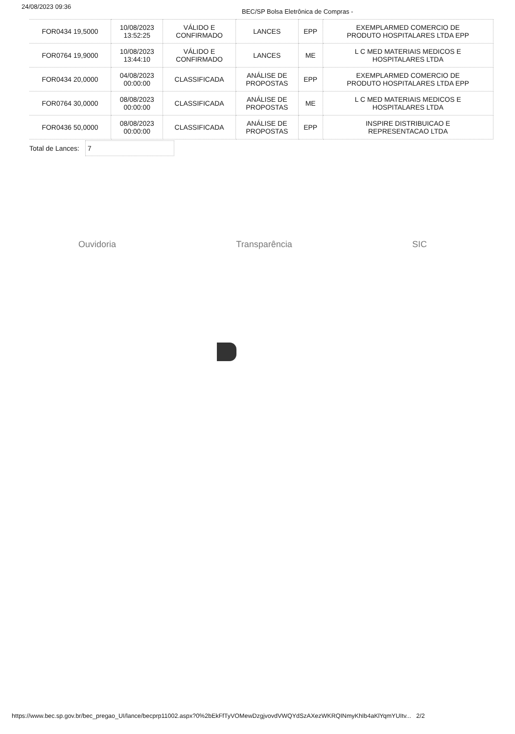24/08/2023 09:36
BEC/SP Bolsa Eletrônica de Compras -
| FOR0434 19,5000 | 10/08/2023 13:52:25 | VÁLIDO E CONFIRMADO | LANCES | EPP | EXEMPLARMED COMERCIO DE PRODUTO HOSPITALARES LTDA EPP |
| FOR0764 19,9000 | 10/08/2023 13:44:10 | VÁLIDO E CONFIRMADO | LANCES | ME | L C MED MATERIAIS MEDICOS E HOSPITALARES LTDA |
| FOR0434 20,0000 | 04/08/2023 00:00:00 | CLASSIFICADA | ANÁLISE DE PROPOSTAS | EPP | EXEMPLARMED COMERCIO DE PRODUTO HOSPITALARES LTDA EPP |
| FOR0764 30,0000 | 08/08/2023 00:00:00 | CLASSIFICADA | ANÁLISE DE PROPOSTAS | ME | L C MED MATERIAIS MEDICOS E HOSPITALARES LTDA |
| FOR0436 50,0000 | 08/08/2023 00:00:00 | CLASSIFICADA | ANÁLISE DE PROPOSTAS | EPP | INSPIRE DISTRIBUICAO E REPRESENTACAO LTDA |
Total de Lances:
7
Ouvidoria Transparência SIC
https://www.bec.sp.gov.br/bec_pregao_UI/lance/becprp11002.aspx?0%2bEkFfTyVOMewDzgjvovdVWQYdSzAXezWKRQINmyKhIb4aKlYqmYUItv... 2/2